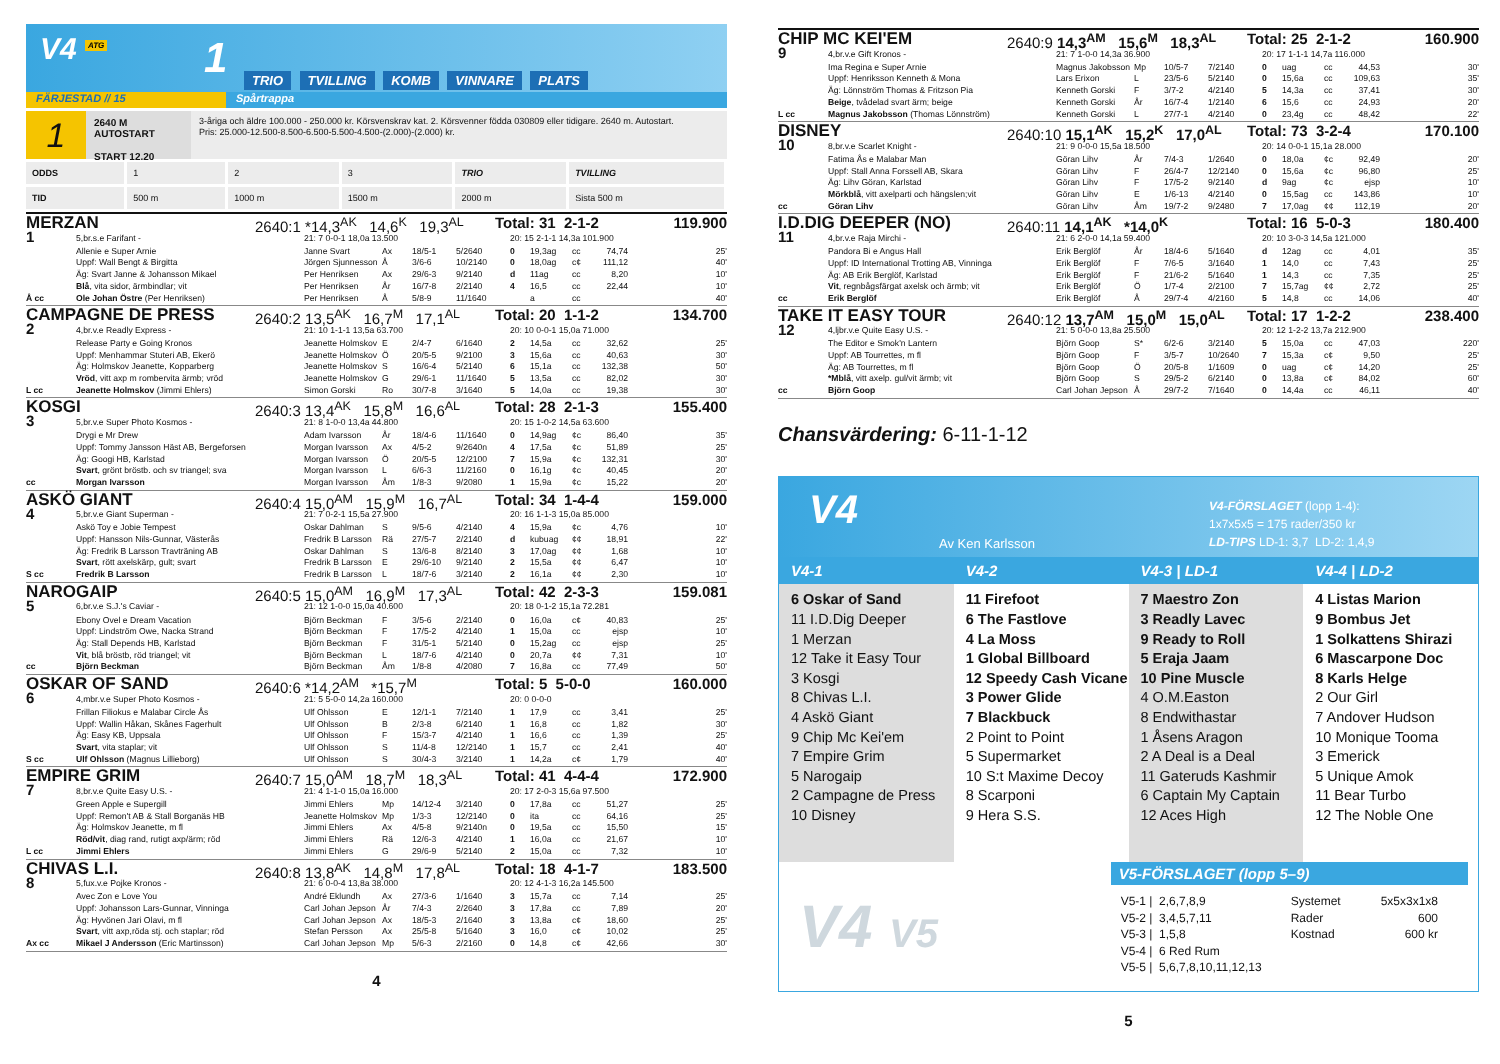V4 <sup>ATG</sup>
1
TRIO TVILLING KOMB VINNARE PLATS
FÄRJESTAD // 15 Spårtrappa
1
2640 M AUTOSTART
START 12.20
3-åriga och äldre 100.000 - 250.000 kr. Körsvenskrav kat. 2. Körsvenner födda 030809 eller tidigare. 2640 m. Autostart.
Pris: 25.000-12.500-8.500-6.500-5.500-4.500-(2.000)-(2.000) kr.
| ODDS | 1 | 2 | 3 | TRIO | TVILLING |
| TID | 500 m | 1000 m | 1500 m | 2000 m | Sista 500 m |
MERZAN 2640:1 *14,3<sup>AK</sup> 14,6<sup>K</sup> 19,3<sup>AL</sup> Total: 31 2-1-2 119.900
| 1 | 5,br.s.e Farifant - | 21: 7 0-0-1 18,0a 13.500 | | | | 20: 15 2-1-1 14,3a 101.900 | | | | |
| | Allenie e Super Arnie | Janne Svart | Ax | 18/5-1 | 5/2640 | 0 | 19,3ag | cc | 74,74 | 25' |
| | Uppf: Wall Bengt & Birgitta | Jörgen Sjunnesson | Å | 3/6-6 | 10/2140 | 0 | 18,0ag | c¢ | 111,12 | 40' |
| | Äg: Svart Janne & Johansson Mikael | Per Henriksen | Ax | 29/6-3 | 9/2140 | d | 11ag | cc | 8,20 | 10' |
| | Blå , vita sidor, ärmbindlar; vit | Per Henriksen | År | 16/7-8 | 2/2140 | 4 | 16,5 | cc | 22,44 | 10' |
| Å cc | Ole Johan Östre (Per Henriksen) | Per Henriksen | Å | 5/8-9 | 11/1640 | | a | cc | | 40' |
CAMPAGNE DE PRESS 2640:2 13,5<sup>AK</sup> 16,7<sup>M</sup> 17,1<sup>AL</sup> Total: 20 1-1-2 134.700
| 2 | 4,br.v.e Readly Express - | 21: 10 1-1-1 13,5a 63.700 | | | | 20: 10 0-0-1 15,0a 71.000 | | | | |
| | Release Party e Going Kronos | Jeanette Holmskov | E | 2/4-7 | 6/1640 | 2 | 14,5a | cc | 32,62 | 25' |
| | Uppf: Menhammar Stuteri AB, Ekerö | Jeanette Holmskov | Ö | 20/5-5 | 9/2100 | 3 | 15,6a | cc | 40,63 | 30' |
| | Äg: Holmskov Jeanette, Kopparberg | Jeanette Holmskov | S | 16/6-4 | 5/2140 | 6 | 15,1a | cc | 132,38 | 50' |
| | Vröd , vitt axp m rombervita ärmb; vröd | Jeanette Holmskov | G | 29/6-1 | 11/1640 | 5 | 13,5a | cc | 82,02 | 30' |
| L cc | Jeanette Holmskov (Jimmi Ehlers) | Simon Gorski | Ro | 30/7-8 | 3/1640 | 5 | 14,0a | cc | 19,38 | 30' |
KOSGI 2640:3 13,4<sup>AK</sup> 15,8<sup>M</sup> 16,6<sup>AL</sup> Total: 28 2-1-3 155.400
| 3 | 5,br.v.e Super Photo Kosmos - | 21: 8 1-0-0 13,4a 44.800 | | | | 20: 15 1-0-2 14,5a 63.600 | | | | |
| | Drygi e Mr Drew | Adam Ivarsson | År | 18/4-6 | 11/1640 | 0 | 14,9ag | ¢c | 86,40 | 35' |
| | Uppf: Tommy Jansson Häst AB, Bergeforsen | Morgan Ivarsson | Ax | 4/5-2 | 9/2640n | 4 | 17,5a | ¢c | 51,89 | 25' |
| | Äg: Googi HB, Karlstad | Morgan Ivarsson | Ö | 20/5-5 | 12/2100 | 7 | 15,9a | ¢c | 132,31 | 30' |
| | Svart , grönt bröstb. och sv triangel; sva | Morgan Ivarsson | L | 6/6-3 | 11/2160 | 0 | 16,1g | ¢c | 40,45 | 20' |
| cc | Morgan Ivarsson | Morgan Ivarsson | Åm | 1/8-3 | 9/2080 | 1 | 15,9a | ¢c | 15,22 | 20' |
ASKÖ GIANT 2640:4 15,0<sup>AM</sup> 15,9<sup>M</sup> 16,7<sup>AL</sup> Total: 34 1-4-4 159.000
| 4 | 5,br.v.e Giant Superman - | 21: 7 0-2-1 15,5a 27.900 | | | | 20: 16 1-1-3 15,0a 85.000 | | | | |
| | Askö Toy e Jobie Tempest | Oskar Dahlman | S | 9/5-6 | 4/2140 | 4 | 15,9a | ¢c | 4,76 | 10' |
| | Uppf: Hansson Nils-Gunnar, Västerås | Fredrik B Larsson | Rä | 27/5-7 | 2/2140 | d | kubuag | ¢¢ | 18,91 | 22' |
| | Äg: Fredrik B Larsson Travträning AB | Oskar Dahlman | S | 13/6-8 | 8/2140 | 3 | 17,0ag | ¢¢ | 1,68 | 10' |
| | Svart , rött axelskärp, gult; svart | Fredrik B Larsson | E | 29/6-10 | 9/2140 | 2 | 15,5a | ¢¢ | 6,47 | 10' |
| S cc | Fredrik B Larsson | Fredrik B Larsson | L | 18/7-6 | 3/2140 | 2 | 16,1a | ¢¢ | 2,30 | 10' |
NAROGAIP 2640:5 15,0<sup>AM</sup> 16,9<sup>M</sup> 17,3<sup>AL</sup> Total: 42 2-3-3 159.081
| 5 | 6,br.v.e S.J.'s Caviar - | 21: 12 1-0-0 15,0a 40.600 | | | | 20: 18 0-1-2 15,1a 72.281 | | | | |
| | Ebony Ovel e Dream Vacation | Björn Beckman | F | 3/5-6 | 2/2140 | 0 | 16,0a | c¢ | 40,83 | 25' |
| | Uppf: Lindström Owe, Nacka Strand | Björn Beckman | F | 17/5-2 | 4/2140 | 1 | 15,0a | cc | ejsp | 10' |
| | Äg: Stall Depends HB, Karlstad | Björn Beckman | F | 31/5-1 | 5/2140 | 0 | 15,2ag | cc | ejsp | 25' |
| | Vit , blå bröstb, röd triangel; vit | Björn Beckman | L | 18/7-6 | 4/2140 | 0 | 20,7a | ¢¢ | 7,31 | 10' |
| cc | Björn Beckman | Björn Beckman | Åm | 1/8-8 | 4/2080 | 7 | 16,8a | cc | 77,49 | 50' |
OSKAR OF SAND 2640:6 *14,2<sup>AM</sup> *15,7<sup>M</sup> Total: 5 5-0-0 160.000
| 6 | 4,mbr.v.e Super Photo Kosmos - | 21: 5 5-0-0 14,2a 160.000 | | | | 20: 0 0-0-0 | | | | |
| | Frillan Filiokus e Malabar Circle Ås | Ulf Ohlsson | E | 12/1-1 | 7/2140 | 1 | 17,9 | cc | 3,41 | 25' |
| | Uppf: Wallin Håkan, Skånes Fagerhult | Ulf Ohlsson | B | 2/3-8 | 6/2140 | 1 | 16,8 | cc | 1,82 | 30' |
| | Äg: Easy KB, Uppsala | Ulf Ohlsson | F | 15/3-7 | 4/2140 | 1 | 16,6 | cc | 1,39 | 25' |
| | Svart , vita staplar; vit | Ulf Ohlsson | S | 11/4-8 | 12/2140 | 1 | 15,7 | cc | 2,41 | 40' |
| S cc | Ulf Ohlsson (Magnus Lillieborg) | Ulf Ohlsson | S | 30/4-3 | 3/2140 | 1 | 14,2a | c¢ | 1,79 | 40' |
EMPIRE GRIM 2640:7 15,0<sup>AM</sup> 18,7<sup>M</sup> 18,3<sup>AL</sup> Total: 41 4-4-4 172.900
| 7 | 8,br.v.e Quite Easy U.S. - | 21: 4 1-1-0 15,0a 16.000 | | | | 20: 17 2-0-3 15,6a 97.500 | | | | |
| | Green Apple e Supergill | Jimmi Ehlers | Mp | 14/12-4 | 3/2140 | 0 | 17,8a | cc | 51,27 | 25' |
| | Uppf: Remon't AB & Stall Borganäs HB | Jeanette Holmskov | Mp | 1/3-3 | 12/2140 | 0 | ita | cc | 64,16 | 25' |
| | Äg: Holmskov Jeanette, m fl | Jimmi Ehlers | Ax | 4/5-8 | 9/2140n | 0 | 19,5a | cc | 15,50 | 15' |
| | Röd/vit , diag rand, rutigt axp/ärm; röd | Jimmi Ehlers | Rä | 12/6-3 | 4/2140 | 1 | 16,0a | cc | 21,67 | 10' |
| L cc | Jimmi Ehlers | Jimmi Ehlers | G | 29/6-9 | 5/2140 | 2 | 15,0a | cc | 7,32 | 10' |
CHIVAS L.I. 2640:8 13,8<sup>AK</sup> 14,8<sup>M</sup> 17,8<sup>AL</sup> Total: 18 4-1-7 183.500
| 8 | 5,fux.v.e Pojke Kronos - | 21: 6 0-0-4 13,8a 38.000 | | | | 20: 12 4-1-3 16,2a 145.500 | | | | |
| | Avec Zon e Love You | André Eklundh | Ax | 27/3-6 | 1/1640 | 3 | 15,7a | cc | 7,14 | 25' |
| | Uppf: Johansson Lars-Gunnar, Vinninga | Carl Johan Jepson | År | 7/4-3 | 2/2640 | 3 | 17,8a | cc | 7,89 | 20' |
| | Äg: Hyvönen Jari Olavi, m fl | Carl Johan Jepson | Ax | 18/5-3 | 2/1640 | 3 | 13,8a | c¢ | 18,60 | 25' |
| | Svart , vitt axp,röda stj. och staplar; röd | Stefan Persson | Ax | 25/5-8 | 5/1640 | 3 | 16,0 | c¢ | 10,02 | 25' |
| Ax cc | Mikael J Andersson (Eric Martinsson) | Carl Johan Jepson | Mp | 5/6-3 | 2/2160 | 0 | 14,8 | c¢ | 42,66 | 30' |
4
CHIP MC KEI'EM 2640:9 14,3<sup>AM</sup> 15,6<sup>M</sup> 18,3<sup>AL</sup> Total: 25 2-1-2 160.900
| 9 | 4,br.v.e Gift Kronos - | 21: 7 1-0-0 14,3a 36.900 | | | | 20: 17 1-1-1 14,7a 116.000 | | | | |
| | Ima Regina e Super Arnie | Magnus Jakobsson | Mp | 10/5-7 | 7/2140 | 0 | uag | cc | 44,53 | 30' |
| | Uppf: Henriksson Kenneth & Mona | Lars Erixon | L | 23/5-6 | 5/2140 | 0 | 15,6a | cc | 109,63 | 35' |
| | Äg: Lönnström Thomas & Fritzson Pia | Kenneth Gorski | F | 3/7-2 | 4/2140 | 5 | 14,3a | cc | 37,41 | 30' |
| | Beige , tvådelad svart ärm; beige | Kenneth Gorski | År | 16/7-4 | 1/2140 | 6 | 15,6 | cc | 24,93 | 20' |
| L cc | Magnus Jakobsson (Thomas Lönnström) | Kenneth Gorski | L | 27/7-1 | 4/2140 | 0 | 23,4g | cc | 48,42 | 22' |
DISNEY 2640:10 15,1<sup>AK</sup> 15,2<sup>K</sup> 17,0<sup>AL</sup> Total: 73 3-2-4 170.100
| 10 | 8,br.v.e Scarlet Knight - | 21: 9 0-0-0 15,5a 18.500 | | | | 20: 14 0-0-1 15,1a 28.000 | | | | |
| | Fatima Ås e Malabar Man | Göran Lihv | År | 7/4-3 | 1/2640 | 0 | 18,0a | ¢c | 92,49 | 20' |
| | Uppf: Stall Anna Forssell AB, Skara | Göran Lihv | F | 26/4-7 | 12/2140 | 0 | 15,6a | ¢c | 96,80 | 25' |
| | Äg: Lihv Göran, Karlstad | Göran Lihv | F | 17/5-2 | 9/2140 | d | 9ag | ¢c | ejsp | 10' |
| | Mörkblå , vitt axelparti och hängslen;vit | Göran Lihv | E | 1/6-13 | 4/2140 | 0 | 15,5ag | cc | 143,86 | 10' |
| cc | Göran Lihv | Göran Lihv | Åm | 19/7-2 | 9/2480 | 7 | 17,0ag | ¢¢ | 112,19 | 20' |
I.D.DIG DEEPER (NO) 2640:11 14,1<sup>AK</sup> *14,0<sup>K</sup> Total: 16 5-0-3 180.400
| 11 | 4,br.v.e Raja Mirchi - | 21: 6 2-0-0 14,1a 59.400 | | | | 20: 10 3-0-3 14,5a 121.000 | | | | |
| | Pandora Bi e Angus Hall | Erik Berglöf | År | 18/4-6 | 5/1640 | d | 12ag | cc | 4,01 | 35' |
| | Uppf: ID International Trotting AB, Vinninga | Erik Berglöf | F | 7/6-5 | 3/1640 | 1 | 14,0 | cc | 7,43 | 25' |
| | Äg: AB Erik Berglöf, Karlstad | Erik Berglöf | F | 21/6-2 | 5/1640 | 1 | 14,3 | cc | 7,35 | 25' |
| | Vit , regnbågsfärgat axelsk och ärmb; vit | Erik Berglöf | Ö | 1/7-4 | 2/2100 | 7 | 15,7ag | ¢¢ | 2,72 | 25' |
| cc | Erik Berglöf | Erik Berglöf | Å | 29/7-4 | 4/2160 | 5 | 14,8 | cc | 14,06 | 40' |
TAKE IT EASY TOUR 2640:12 13,7<sup>AM</sup> 15,0<sup>M</sup> 15,0<sup>AL</sup> Total: 17 1-2-2 238.400
| 12 | 4,ljbr.v.e Quite Easy U.S. - | 21: 5 0-0-0 13,8a 25.500 | | | | 20: 12 1-2-2 13,7a 212.900 | | | | |
| | The Editor e Smok'n Lantern | Björn Goop | S* | 6/2-6 | 3/2140 | 5 | 15,0a | cc | 47,03 | 220' |
| | Uppf: AB Tourrettes, m fl | Björn Goop | F | 3/5-7 | 10/2640 | 7 | 15,3a | c¢ | 9,50 | 25' |
| | Äg: AB Tourrettes, m fl | Björn Goop | Ö | 20/5-8 | 1/1609 | 0 | uag | c¢ | 14,20 | 25' |
| | *Mblå , vitt axelp. gul/vit ärmb; vit | Björn Goop | S | 29/5-2 | 6/2140 | 0 | 13,8a | c¢ | 84,02 | 60' |
| cc | Björn Goop | Carl Johan Jepson | Å | 29/7-2 | 7/1640 | 0 | 14,4a | cc | 46,11 | 40' |
Chansvärdering: 6-11-1-12
V4
Av Ken Karlsson
V4-FÖRSLAGET (lopp 1-4):
1x7x5x5 = 175 rader/350 kr
LD-TIPS LD-1: 3,7 LD-2: 1,4,9
V4-1
6 Oskar of Sand
11 I.D.Dig Deeper
1 Merzan
12 Take it Easy Tour
3 Kosgi
8 Chivas L.I.
4 Askö Giant
9 Chip Mc Kei'em
7 Empire Grim
5 Narogaip
2 Campagne de Press
10 Disney
V4-2
11 Firefoot
6 The Fastlove
4 La Moss
1 Global Billboard
12 Speedy Cash Vicane
3 Power Glide
7 Blackbuck
2 Point to Point
5 Supermarket
10 S:t Maxime Decoy
8 Scarponi
9 Hera S.S.
V4-3 | LD-1
7 Maestro Zon
3 Readly Lavec
9 Ready to Roll
5 Eraja Jaam
10 Pine Muscle
4 O.M.Easton
8 Endwithastar
1 Åsens Aragon
2 A Deal is a Deal
11 Gateruds Kashmir
6 Captain My Captain
12 Aces High
V4-4 | LD-2
4 Listas Marion
9 Bombus Jet
1 Solkattens Shirazi
6 Mascarpone Doc
8 Karls Helge
2 Our Girl
7 Andover Hudson
10 Monique Tooma
3 Emerick
5 Unique Amok
11 Bear Turbo
12 The Noble One
V4 V5
V5-FÖRSLAGET (lopp 5–9)
V5-1 | 2,6,7,8,9
V5-2 | 3,4,5,7,11
V5-3 | 1,5,8
V5-4 | 6 Red Rum
V5-5 | 5,6,7,8,10,11,12,13
Systemet
Rader
Kostnad
5x5x3x1x8
600
600 kr
5